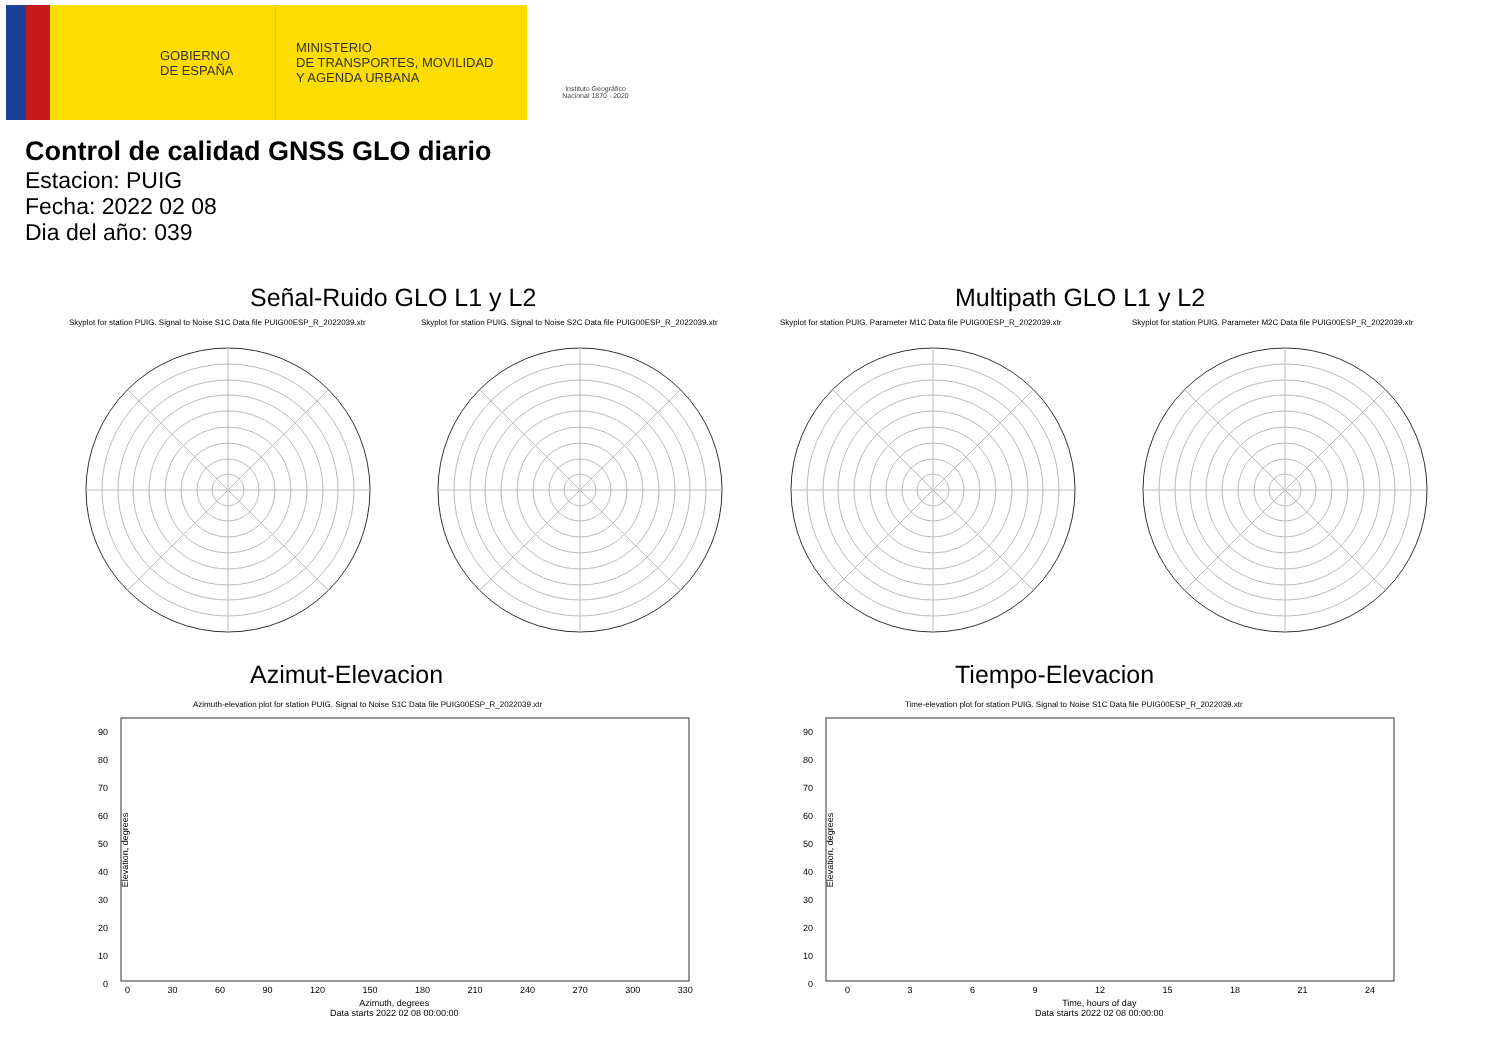GOBIERNO
DE ESPAÑA
MINISTERIO
DE TRANSPORTES, MOVILIDAD
Y AGENDA URBANA
Instituto Geográfico Nacional 1870 · 2020
Control de calidad GNSS GLO diario
Estacion: PUIG
Fecha: 2022 02 08
Dia del año: 039
Señal-Ruido GLO L1 y L2 Multipath GLO L1 y L2
Skyplot for station PUIG. Signal to Noise S1C Data file PUIG00ESP_R_2022039.xtr
Skyplot for station PUIG. Signal to Noise S2C Data file PUIG00ESP_R_2022039.xtr
Skyplot for station PUIG. Parameter M1C Data file PUIG00ESP_R_2022039.xtr
Skyplot for station PUIG. Parameter M2C Data file PUIG00ESP_R_2022039.xtr
Azimut-Elevacion Tiempo-Elevacion
Azimuth-elevation plot for station PUIG. Signal to Noise S1C Data file PUIG00ESP_R_2022039.xtr
Time-elevation plot for station PUIG. Signal to Noise S1C Data file PUIG00ESP_R_2022039.xtr
90
80
70
60
50
40
30
20
10
0
0 30 60 90 120 150 180 210 240 270 300 330
Azimuth, degrees
Data starts 2022 02 08 00:00:00
90
80
70
60
50
40
30
20
10
0
0 3 6 9 12 15 18 21 24
Time, hours of day
Data starts 2022 02 08 00:00:00
Elevation, degrees Elevation, degrees